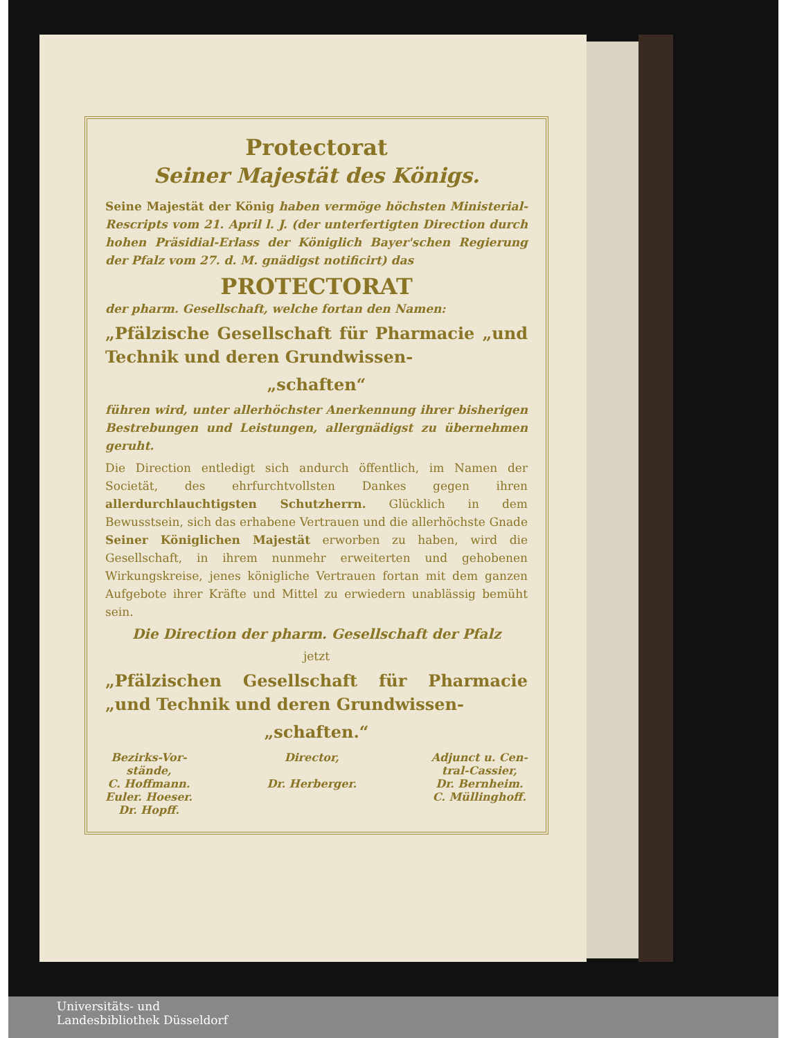Protectorat
Seiner Majestät des Königs.
Seine Majestät der König haben vermöge höchsten Ministerial-Rescripts vom 21. April l. J. (der unterfertigten Direction durch hohen Präsidial-Erlass der Königlich Bayer'schen Regierung der Pfalz vom 27. d. M. gnädigst notificirt) das
PROTECTORAT
der pharm. Gesellschaft, welche fortan den Namen:
„Pfälzische Gesellschaft für Pharmacie „und Technik und deren Grundwissen-
„schaften“
führen wird, unter allerhöchster Anerkennung ihrer bisherigen Bestrebungen und Leistungen, allergnädigst zu übernehmen geruht.
Die Direction entledigt sich andurch öffentlich, im Namen der Societät, des ehrfurchtvollsten Dankes gegen ihren allerdurchlauchtigsten Schutzherrn. Glücklich in dem Bewusstsein, sich das erhabene Vertrauen und die allerhöchste Gnade Seiner Königlichen Majestät erworben zu haben, wird die Gesellschaft, in ihrem nunmehr erweiterten und gehobenen Wirkungskreise, jenes königliche Vertrauen fortan mit dem ganzen Aufgebote ihrer Kräfte und Mittel zu erwiedern unablässig bemüht sein.
Die Direction der pharm. Gesellschaft der Pfalz
jetzt
„Pfälzischen Gesellschaft für Pharmacie „und Technik und deren Grundwissen-
„schaften.“
Bezirks-Vor-
stände,
C. Hoffmann.
Euler. Hoeser.
Dr. Hopff.
Director,
Dr. Herberger.
Adjunct u. Cen-
tral-Cassier,
Dr. Bernheim.
C. Müllinghoff.
Universitäts- und
Landesbibliothek Düsseldorf